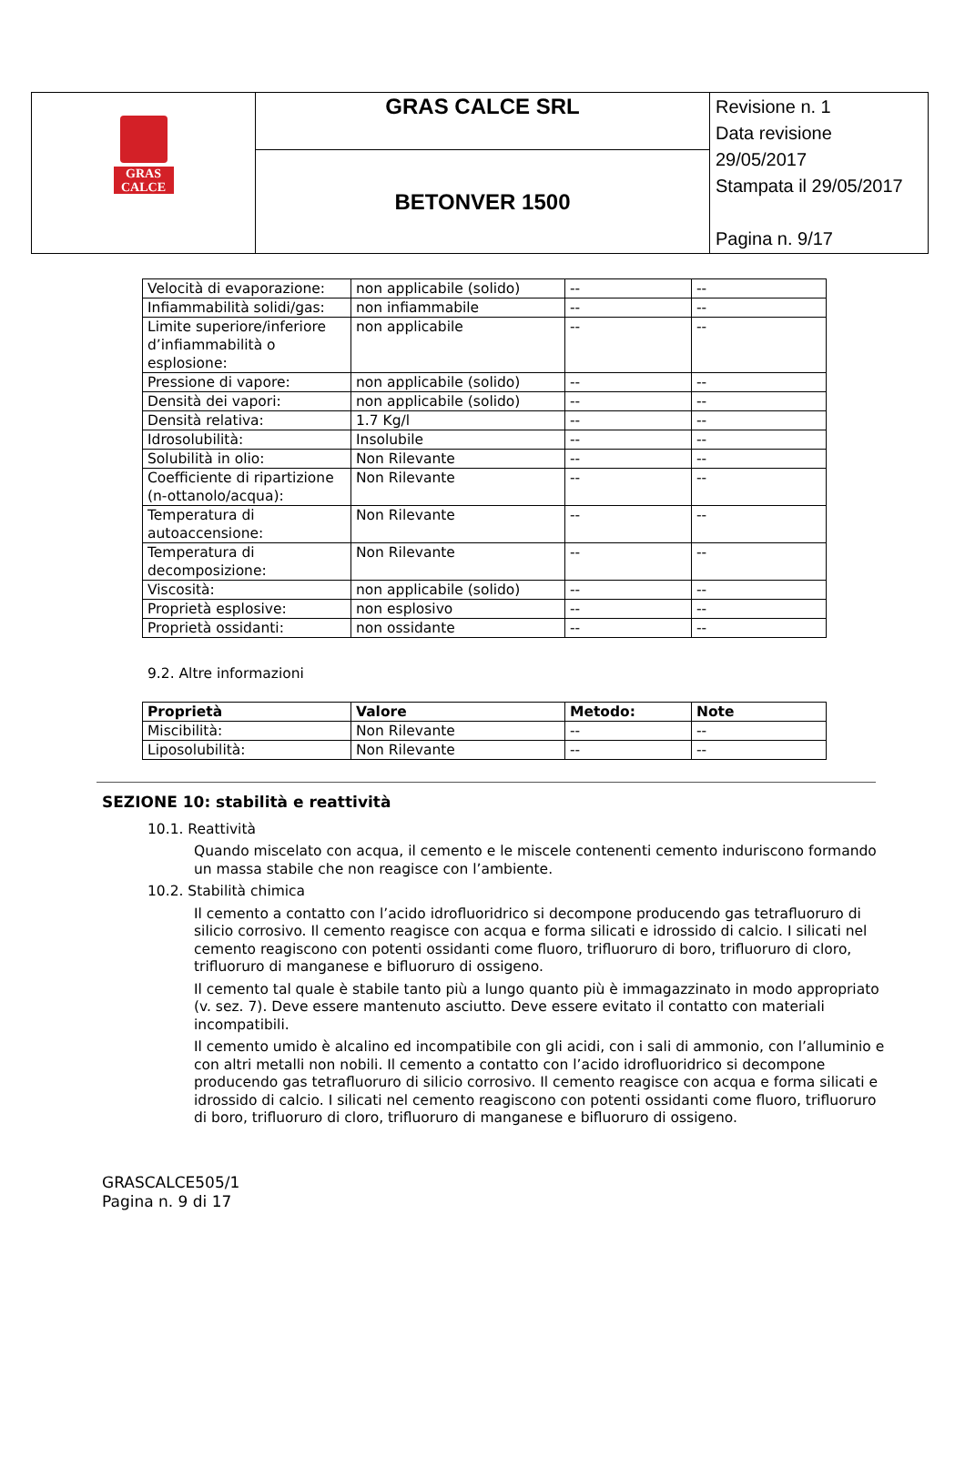| GRAS CALCE | GRAS CALCE SRL | Revisione n. 1 Data revisione 29/05/2017 Stampata il 29/05/2017 Pagina n. 9/17 |
| | BETONVER 1500 | |
| Velocità di evaporazione: | non applicabile (solido) | -- | -- |
| Infiammabilità solidi/gas: | non infiammabile | -- | -- |
| Limite superiore/inferiore d’infiammabilità o esplosione: | non applicabile | -- | -- |
| Pressione di vapore: | non applicabile (solido) | -- | -- |
| Densità dei vapori: | non applicabile (solido) | -- | -- |
| Densità relativa: | 1.7 Kg/l | -- | -- |
| Idrosolubilità: | Insolubile | -- | -- |
| Solubilità in olio: | Non Rilevante | -- | -- |
| Coefficiente di ripartizione (n-ottanolo/acqua): | Non Rilevante | -- | -- |
| Temperatura di autoaccensione: | Non Rilevante | -- | -- |
| Temperatura di decomposizione: | Non Rilevante | -- | -- |
| Viscosità: | non applicabile (solido) | -- | -- |
| Proprietà esplosive: | non esplosivo | -- | -- |
| Proprietà ossidanti: | non ossidante | -- | -- |
9.2. Altre informazioni
| Proprietà | Valore | Metodo: | Note |
| Miscibilità: | Non Rilevante | -- | -- |
| Liposolubilità: | Non Rilevante | -- | -- |
SEZIONE 10: stabilità e reattività
10.1. Reattività
Quando miscelato con acqua, il cemento e le miscele contenenti cemento induriscono formando un massa stabile che non reagisce con l’ambiente.
10.2. Stabilità chimica
Il cemento a contatto con l’acido idrofluoridrico si decompone producendo gas tetrafluoruro di silicio corrosivo. Il cemento reagisce con acqua e forma silicati e idrossido di calcio. I silicati nel cemento reagiscono con potenti ossidanti come fluoro, trifluoruro di boro, trifluoruro di cloro, trifluoruro di manganese e bifluoruro di ossigeno.
Il cemento tal quale è stabile tanto più a lungo quanto più è immagazzinato in modo appropriato (v. sez. 7). Deve essere mantenuto asciutto. Deve essere evitato il contatto con materiali incompatibili.
Il cemento umido è alcalino ed incompatibile con gli acidi, con i sali di ammonio, con l’alluminio e con altri metalli non nobili. Il cemento a contatto con l’acido idrofluoridrico si decompone producendo gas tetrafluoruro di silicio corrosivo. Il cemento reagisce con acqua e forma silicati e idrossido di calcio. I silicati nel cemento reagiscono con potenti ossidanti come fluoro, trifluoruro di boro, trifluoruro di cloro, trifluoruro di manganese e bifluoruro di ossigeno.
GRASCALCE505/1
Pagina n. 9 di 17